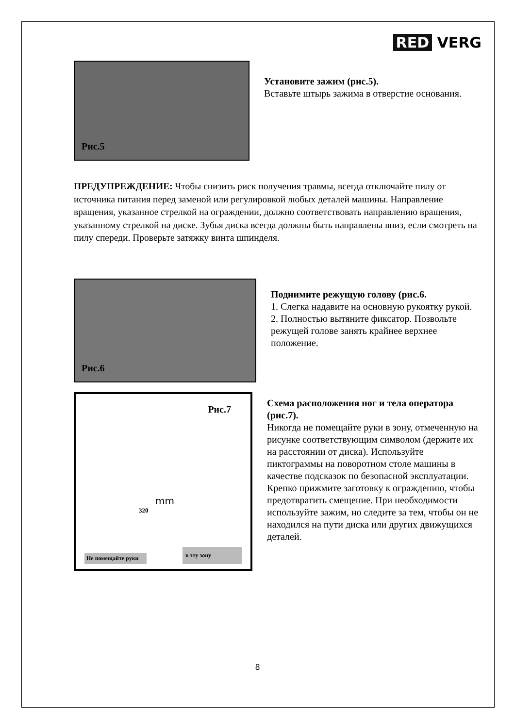RED VERG
Рис.5
Установите зажим (рис.5).
Вставьте штырь зажима в отверстие основания.
ПРЕДУПРЕЖДЕНИЕ: Чтобы снизить риск получения травмы, всегда отключайте пилу от источника питания перед заменой или регулировкой любых деталей машины. Направление вращения, указанное стрелкой на ограждении, должно соответствовать направлению вращения, указанному стрелкой на диске. Зубья диска всегда должны быть направлены вниз, если смотреть на пилу спереди. Проверьте затяжку винта шпинделя.
Рис.6
Поднимите режущую голову (рис.6.
1. Слегка надавите на основную рукоятку рукой.
2. Полностью вытяните фиксатор. Позвольте режущей голове занять крайнее верхнее положение.
Рис.7
320
mm
Не помещайте руки
в эту зону
Схема расположения ног и тела оператора (рис.7).
Никогда не помещайте руки в зону, отмеченную на рисунке соответствующим символом (держите их на расстоянии от диска). Используйте пиктограммы на поворотном столе машины в качестве подсказок по безопасной эксплуатации. Крепко прижмите заготовку к ограждению, чтобы предотвратить смещение. При необходимости используйте зажим, но следите за тем, чтобы он не находился на пути диска или других движущихся деталей.
8